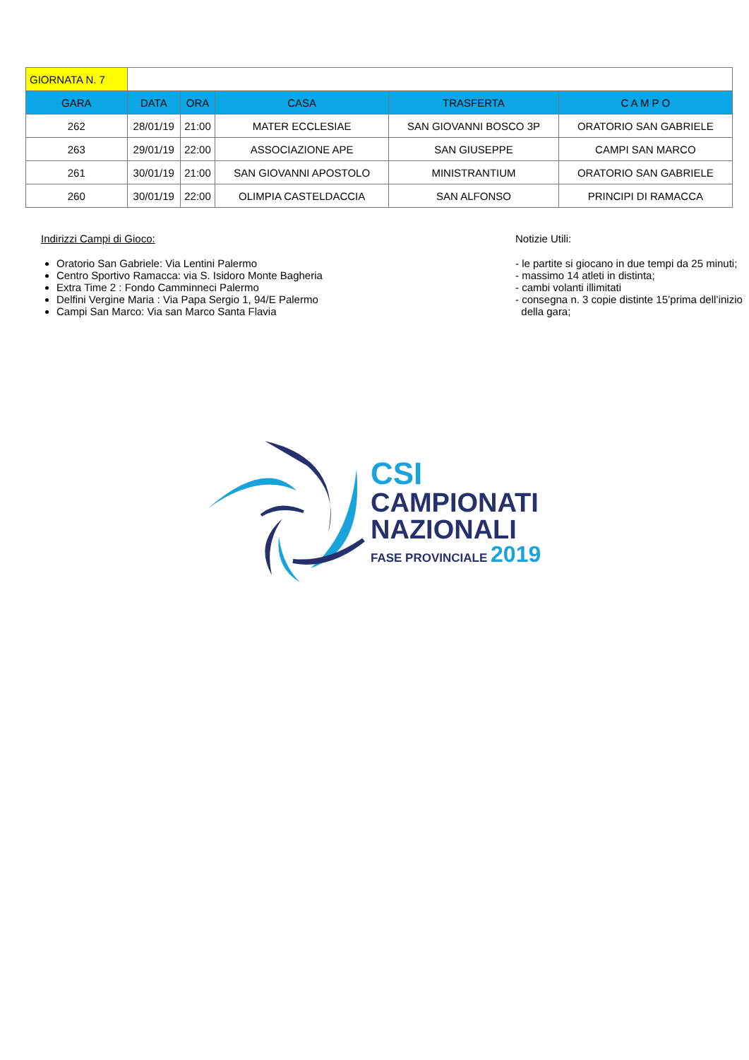| GIORNATA N. 7 | | | | | |
| GARA | DATA | ORA | CASA | TRASFERTA | C A M P O |
| 262 | 28/01/19 | 21:00 | MATER ECCLESIAE | SAN GIOVANNI BOSCO 3P | ORATORIO SAN GABRIELE |
| 263 | 29/01/19 | 22:00 | ASSOCIAZIONE APE | SAN GIUSEPPE | CAMPI SAN MARCO |
| 261 | 30/01/19 | 21:00 | SAN GIOVANNI APOSTOLO | MINISTRANTIUM | ORATORIO SAN GABRIELE |
| 260 | 30/01/19 | 22:00 | OLIMPIA CASTELDACCIA | SAN ALFONSO | PRINCIPI DI RAMACCA |
Indirizzi Campi di Gioco:
Oratorio San Gabriele: Via Lentini Palermo
Centro Sportivo Ramacca: via S. Isidoro Monte Bagheria
Extra Time 2 : Fondo Camminneci Palermo
Delfini Vergine Maria : Via Papa Sergio 1, 94/E Palermo
Campi San Marco: Via san Marco Santa Flavia
Notizie Utili:
- le partite si giocano in due tempi da 25 minuti;
- massimo 14 atleti in distinta;
- cambi volanti illimitati
- consegna n. 3 copie distinte 15’prima dell’inizio
della gara;
CSI
CAMPIONATI
NAZIONALI
FASE PROVINCIALE 2019